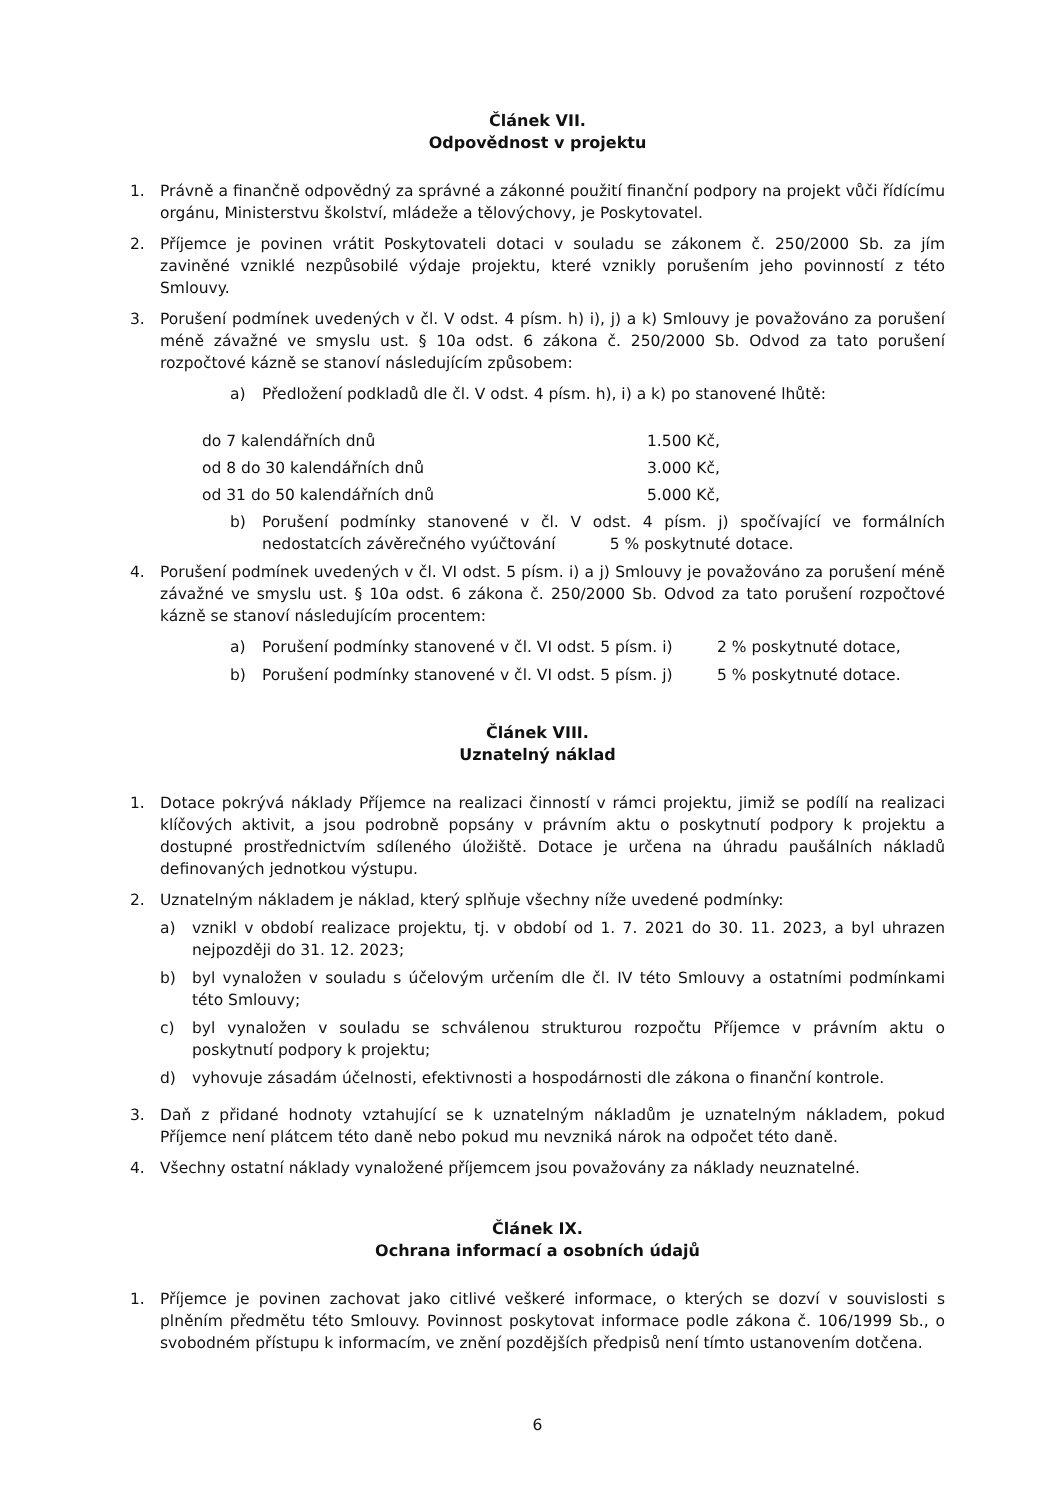Článek VII.
Odpovědnost v projektu
1. Právně a finančně odpovědný za správné a zákonné použití finanční podpory na projekt vůči řídícímu orgánu, Ministerstvu školství, mládeže a tělovýchovy, je Poskytovatel.
2. Příjemce je povinen vrátit Poskytovateli dotaci v souladu se zákonem č. 250/2000 Sb. za jím zaviněné vzniklé nezpůsobilé výdaje projektu, které vznikly porušením jeho povinností z této Smlouvy.
3. Porušení podmínek uvedených v čl. V odst. 4 písm. h) i), j) a k) Smlouvy je považováno za porušení méně závažné ve smyslu ust. § 10a odst. 6 zákona č. 250/2000 Sb. Odvod za tato porušení rozpočtové kázně se stanoví následujícím způsobem:
a) Předložení podkladů dle čl. V odst. 4 písm. h), i) a k) po stanovené lhůtě:
do 7 kalendářních dnů 1.500 Kč,
od 8 do 30 kalendářních dnů 3.000 Kč,
od 31 do 50 kalendářních dnů 5.000 Kč,
b) Porušení podmínky stanovené v čl. V odst. 4 písm. j) spočívající ve formálních nedostatcích závěrečného vyúčtování 5 % poskytnuté dotace.
4. Porušení podmínek uvedených v čl. VI odst. 5 písm. i) a j) Smlouvy je považováno za porušení méně závažné ve smyslu ust. § 10a odst. 6 zákona č. 250/2000 Sb. Odvod za tato porušení rozpočtové kázně se stanoví následujícím procentem:
a) Porušení podmínky stanovené v čl. VI odst. 5 písm. i)
2 % poskytnuté dotace,
b) Porušení podmínky stanovené v čl. VI odst. 5 písm. j)
5 % poskytnuté dotace.
Článek VIII.
Uznatelný náklad
1. Dotace pokrývá náklady Příjemce na realizaci činností v rámci projektu, jimiž se podílí na realizaci klíčových aktivit, a jsou podrobně popsány v právním aktu o poskytnutí podpory k projektu a dostupné prostřednictvím sdíleného úložiště. Dotace je určena na úhradu paušálních nákladů definovaných jednotkou výstupu.
2. Uznatelným nákladem je náklad, který splňuje všechny níže uvedené podmínky:
a) vznikl v období realizace projektu, tj. v období od 1. 7. 2021 do 30. 11. 2023, a byl uhrazen nejpozději do 31. 12. 2023;
b) byl vynaložen v souladu s účelovým určením dle čl. IV této Smlouvy a ostatními podmínkami této Smlouvy;
c) byl vynaložen v souladu se schválenou strukturou rozpočtu Příjemce v právním aktu o poskytnutí podpory k projektu;
d) vyhovuje zásadám účelnosti, efektivnosti a hospodárnosti dle zákona o finanční kontrole.
3. Daň z přidané hodnoty vztahující se k uznatelným nákladům je uznatelným nákladem, pokud Příjemce není plátcem této daně nebo pokud mu nevzniká nárok na odpočet této daně.
4. Všechny ostatní náklady vynaložené příjemcem jsou považovány za náklady neuznatelné.
Článek IX.
Ochrana informací a osobních údajů
1. Příjemce je povinen zachovat jako citlivé veškeré informace, o kterých se dozví v souvislosti s plněním předmětu této Smlouvy. Povinnost poskytovat informace podle zákona č. 106/1999 Sb., o svobodném přístupu k informacím, ve znění pozdějších předpisů není tímto ustanovením dotčena.
6